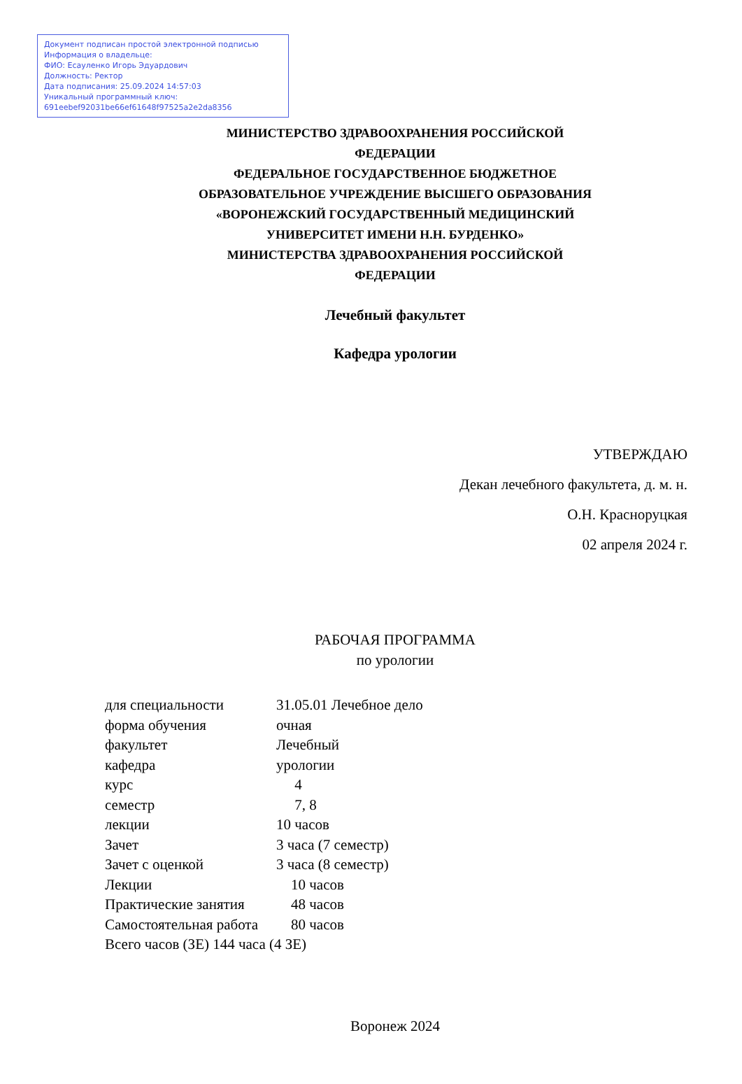Документ подписан простой электронной подписью
Информация о владельце:
ФИО: Есауленко Игорь Эдуардович
Должность: Ректор
Дата подписания: 25.09.2024 14:57:03
Уникальный программный ключ:
691eebef92031be66ef61648f97525a2e2da8356
МИНИСТЕРСТВО ЗДРАВООХРАНЕНИЯ РОССИЙСКОЙ
ФЕДЕРАЦИИ
ФЕДЕРАЛЬНОЕ ГОСУДАРСТВЕННОЕ БЮДЖЕТНОЕ
ОБРАЗОВАТЕЛЬНОЕ УЧРЕЖДЕНИЕ ВЫСШЕГО ОБРАЗОВАНИЯ
«ВОРОНЕЖСКИЙ ГОСУДАРСТВЕННЫЙ МЕДИЦИНСКИЙ
УНИВЕРСИТЕТ ИМЕНИ Н.Н. БУРДЕНКО»
МИНИСТЕРСТВА ЗДРАВООХРАНЕНИЯ РОССИЙСКОЙ
ФЕДЕРАЦИИ
Лечебный факультет
Кафедра урологии
УТВЕРЖДАЮ
Декан лечебного факультета, д. м. н.
О.Н. Красноруцкая
02 апреля 2024 г.
РАБОЧАЯ ПРОГРАММА
по урологии
| для специальности | 31.05.01 Лечебное дело |
| форма обучения | очная |
| факультет | Лечебный |
| кафедра | урологии |
| курс | 4 |
| семестр | 7, 8 |
| лекции | 10 часов |
| Зачет | 3 часа (7 семестр) |
| Зачет с оценкой | 3 часа (8 семестр) |
| Лекции | 10 часов |
| Практические занятия | 48 часов |
| Самостоятельная работа | 80 часов |
| Всего часов (ЗЕ) 144 часа (4 ЗЕ) | |
Воронеж 2024